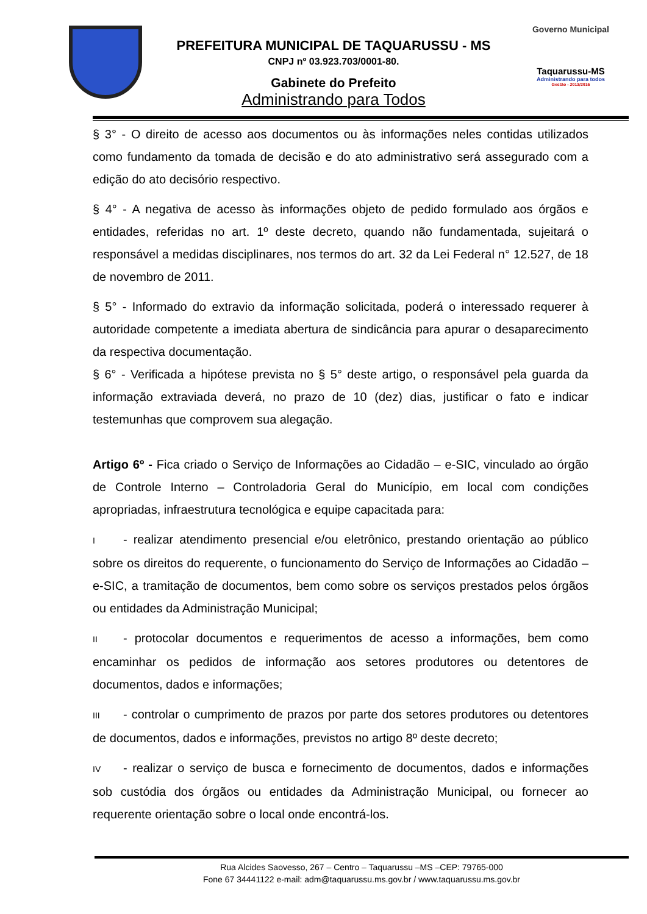PREFEITURA MUNICIPAL DE TAQUARUSSU - MS
CNPJ nº 03.923.703/0001-80.
Gabinete do Prefeito
Administrando para Todos
Governo Municipal
Taquarussu-MS
Administrando para todos
Gestão - 2013/2016
§ 3° - O direito de acesso aos documentos ou às informações neles contidas utilizados como fundamento da tomada de decisão e do ato administrativo será assegurado com a edição do ato decisório respectivo.
§ 4° - A negativa de acesso às informações objeto de pedido formulado aos órgãos e entidades, referidas no art. 1º deste decreto, quando não fundamentada, sujeitará o responsável a medidas disciplinares, nos termos do art. 32 da Lei Federal n° 12.527, de 18 de novembro de 2011.
§ 5° - Informado do extravio da informação solicitada, poderá o interessado requerer à autoridade competente a imediata abertura de sindicância para apurar o desaparecimento da respectiva documentação.
§ 6° - Verificada a hipótese prevista no § 5° deste artigo, o responsável pela guarda da informação extraviada deverá, no prazo de 10 (dez) dias, justificar o fato e indicar testemunhas que comprovem sua alegação.
Artigo 6º - Fica criado o Serviço de Informações ao Cidadão – e-SIC, vinculado ao órgão de Controle Interno – Controladoria Geral do Município, em local com condições apropriadas, infraestrutura tecnológica e equipe capacitada para:
I - realizar atendimento presencial e/ou eletrônico, prestando orientação ao público sobre os direitos do requerente, o funcionamento do Serviço de Informações ao Cidadão – e-SIC, a tramitação de documentos, bem como sobre os serviços prestados pelos órgãos ou entidades da Administração Municipal;
II - protocolar documentos e requerimentos de acesso a informações, bem como encaminhar os pedidos de informação aos setores produtores ou detentores de documentos, dados e informações;
III - controlar o cumprimento de prazos por parte dos setores produtores ou detentores de documentos, dados e informações, previstos no artigo 8º deste decreto;
IV - realizar o serviço de busca e fornecimento de documentos, dados e informações sob custódia dos órgãos ou entidades da Administração Municipal, ou fornecer ao requerente orientação sobre o local onde encontrá-los.
Rua Alcides Saovesso, 267 – Centro – Taquarussu –MS –CEP: 79765-000
Fone 67 34441122 e-mail: adm@taquarussu.ms.gov.br / www.taquarussu.ms.gov.br